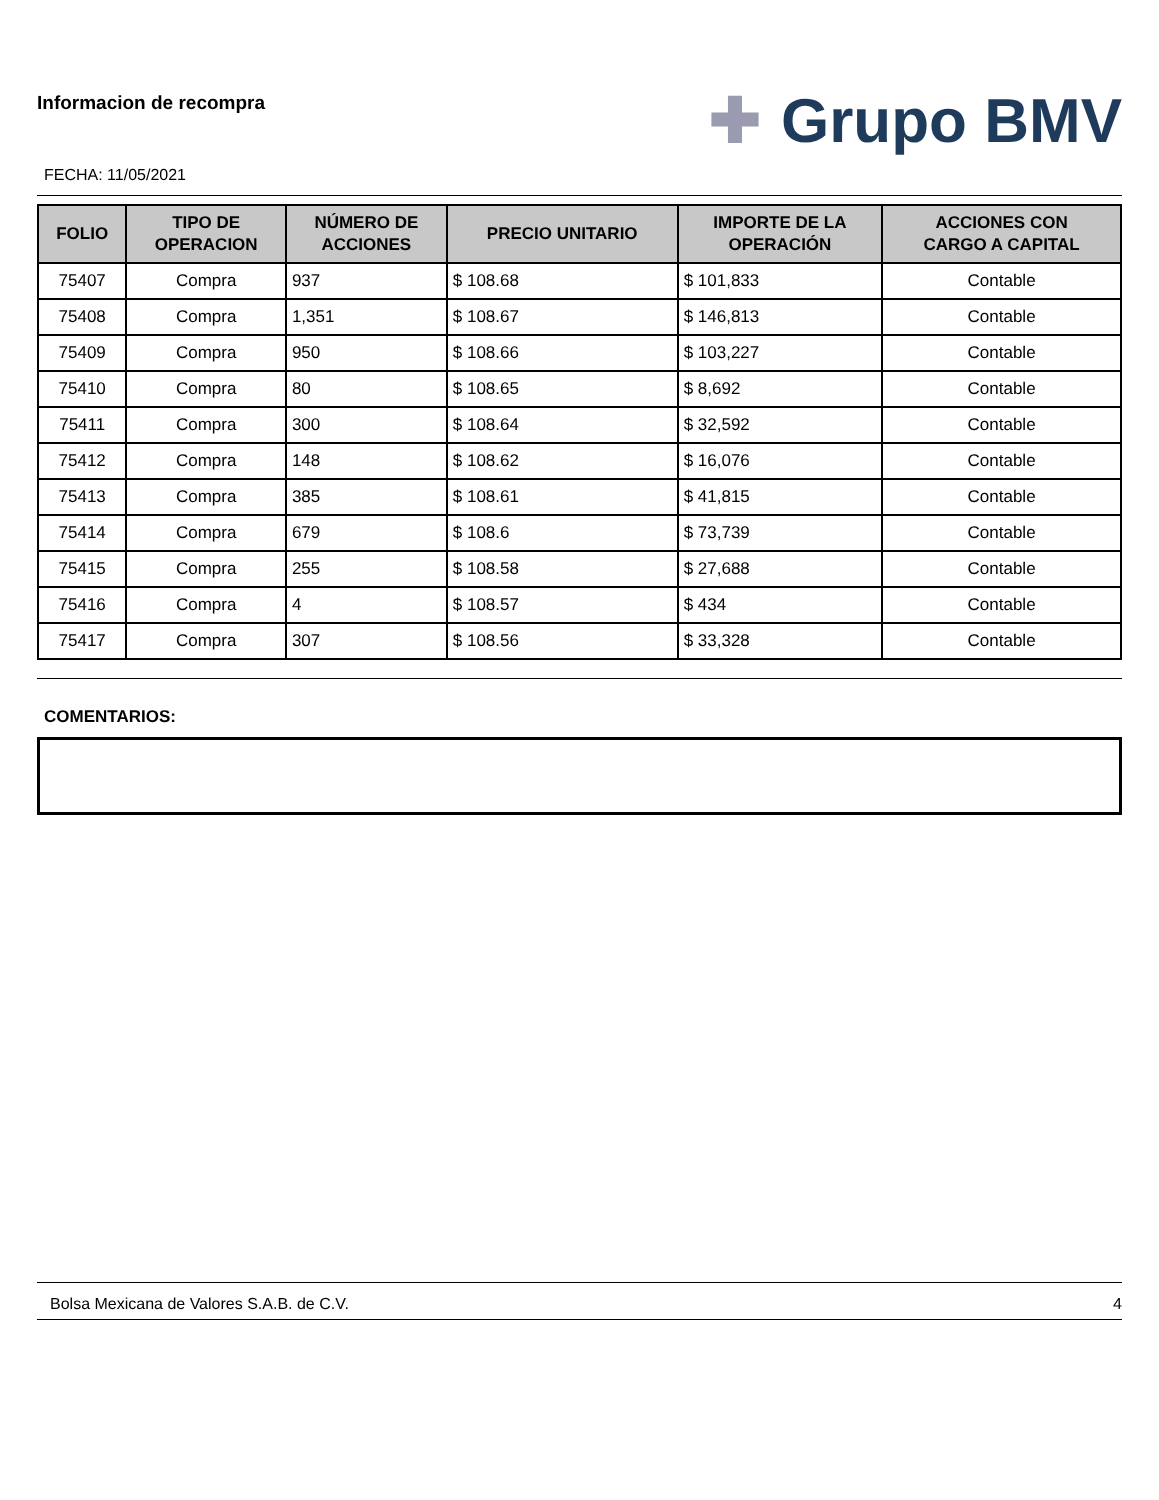Informacion de recompra
FECHA: 11/05/2021
✚ Grupo BMV
| FOLIO | TIPO DE OPERACION | NÚMERO DE ACCIONES | PRECIO UNITARIO | IMPORTE DE LA OPERACIÓN | ACCIONES CON CARGO A CAPITAL |
| --- | --- | --- | --- | --- | --- |
| 75407 | Compra | 937 | $ 108.68 | $ 101,833 | Contable |
| 75408 | Compra | 1,351 | $ 108.67 | $ 146,813 | Contable |
| 75409 | Compra | 950 | $ 108.66 | $ 103,227 | Contable |
| 75410 | Compra | 80 | $ 108.65 | $ 8,692 | Contable |
| 75411 | Compra | 300 | $ 108.64 | $ 32,592 | Contable |
| 75412 | Compra | 148 | $ 108.62 | $ 16,076 | Contable |
| 75413 | Compra | 385 | $ 108.61 | $ 41,815 | Contable |
| 75414 | Compra | 679 | $ 108.6 | $ 73,739 | Contable |
| 75415 | Compra | 255 | $ 108.58 | $ 27,688 | Contable |
| 75416 | Compra | 4 | $ 108.57 | $ 434 | Contable |
| 75417 | Compra | 307 | $ 108.56 | $ 33,328 | Contable |
COMENTARIOS:
Bolsa Mexicana de Valores S.A.B. de C.V. 4